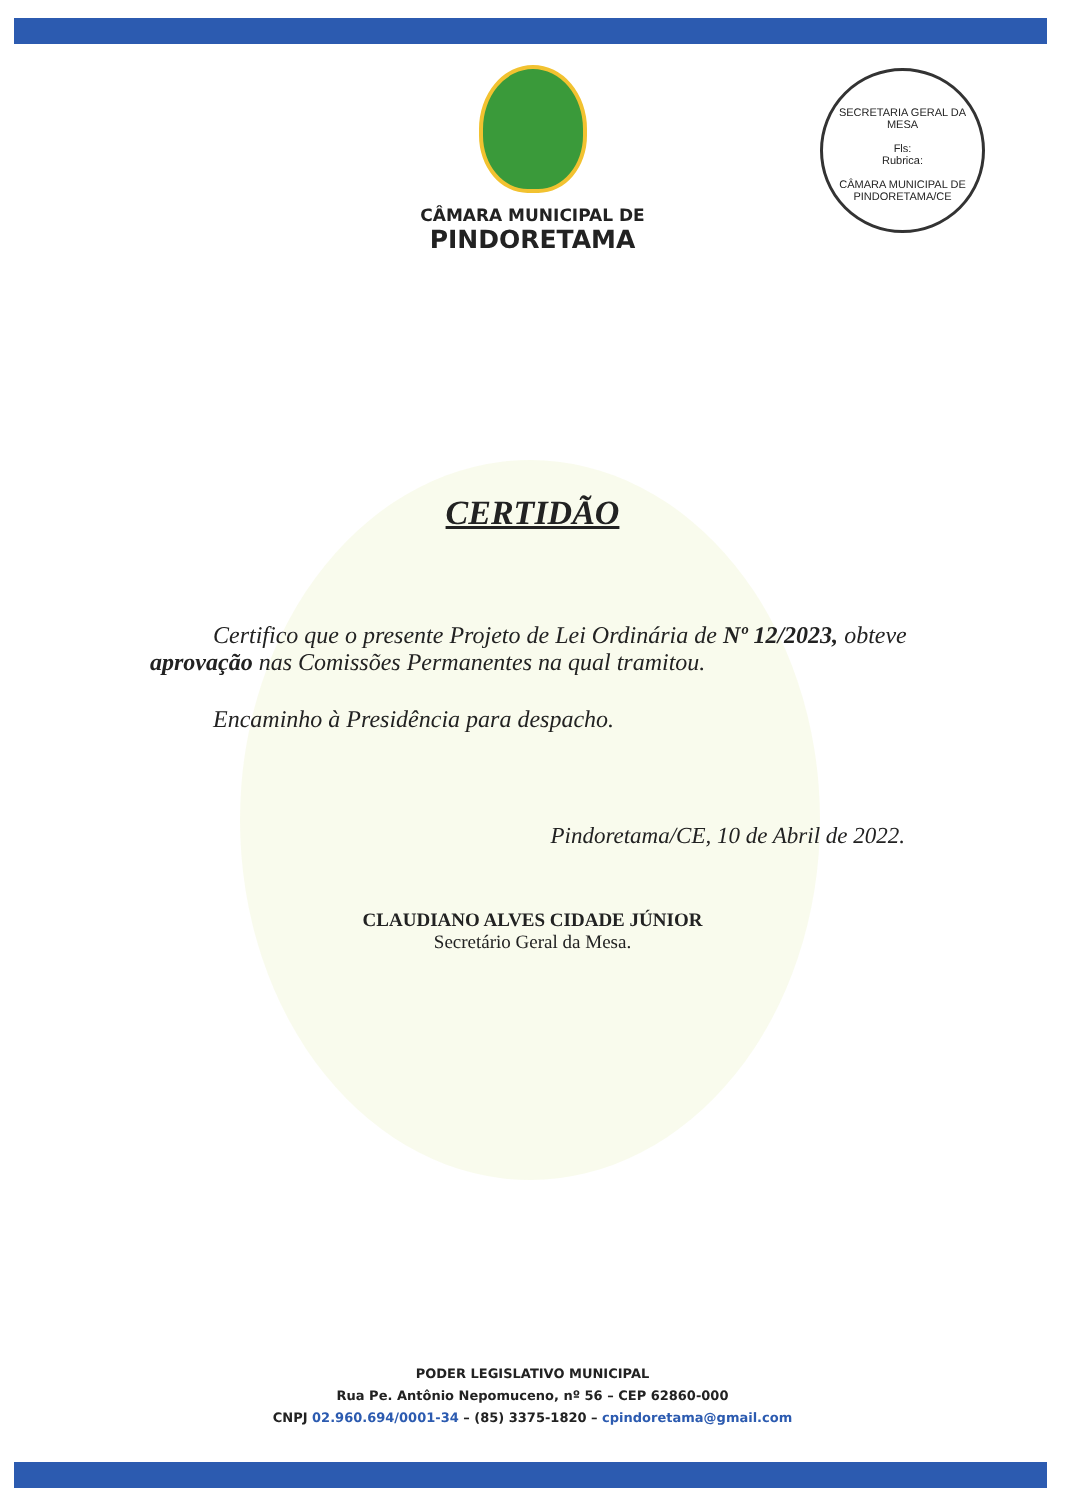CÂMARA MUNICIPAL DE
PINDORETAMA
SECRETARIA GERAL DA MESA
Fls:
Rubrica:
CÂMARA MUNICIPAL DE PINDORETAMA/CE
CERTIDÃO
Certifico que o presente Projeto de Lei Ordinária de Nº 12/2023, obteve aprovação nas Comissões Permanentes na qual tramitou.
Encaminho à Presidência para despacho.
Pindoretama/CE, 10 de Abril de 2022.
CLAUDIANO ALVES CIDADE JÚNIOR
Secretário Geral da Mesa.
PODER LEGISLATIVO MUNICIPAL
Rua Pe. Antônio Nepomuceno, nº 56 – CEP 62860-000
CNPJ 02.960.694/0001-34 – (85) 3375-1820 – cpindoretama@gmail.com